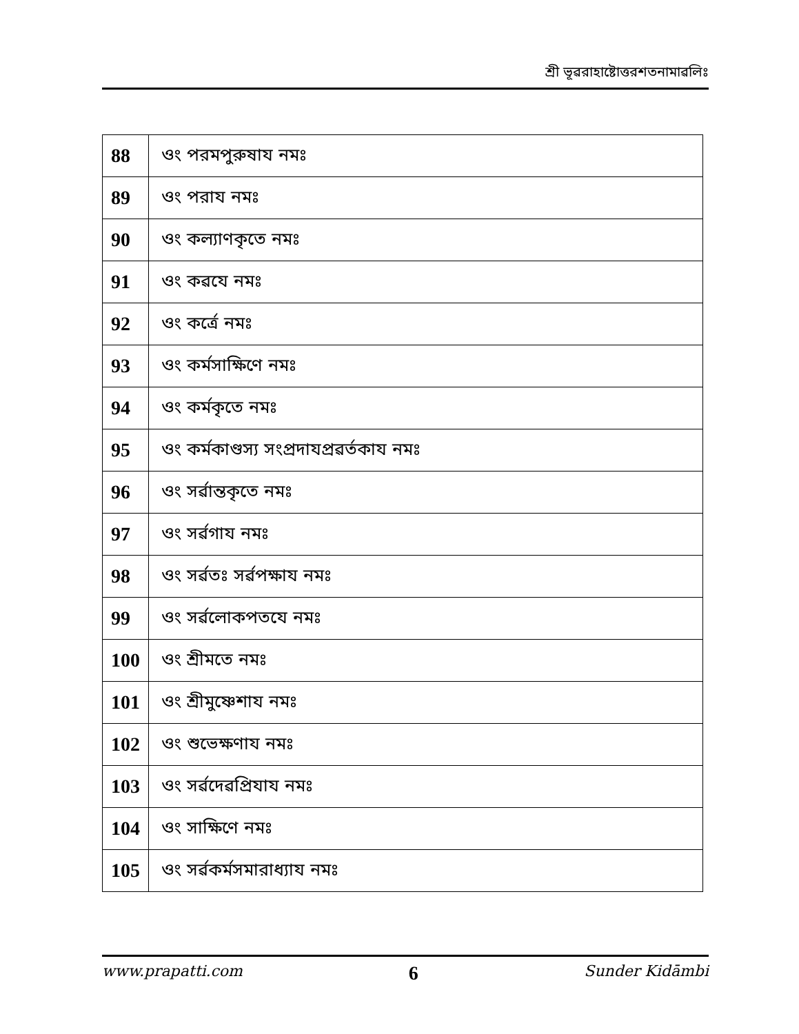শ্রী ভূৱরাহাষ্টোত্তরশতনামাৱলিঃ
| 88 | ওং পরমপুরুষায নমঃ |
| 89 | ওং পরায নমঃ |
| 90 | ওং কল্যাণকৃতে নমঃ |
| 91 | ওং কৱযে নমঃ |
| 92 | ওং কর্ত্রে নমঃ |
| 93 | ওং কর্মসাক্ষিণে নমঃ |
| 94 | ওং কর্মকৃতে নমঃ |
| 95 | ওং কর্মকাণ্ডস্য সংপ্রদাযপ্রৱর্তকায নমঃ |
| 96 | ওং সর্ৱান্তকৃতে নমঃ |
| 97 | ওং সর্ৱগায নমঃ |
| 98 | ওং সর্ৱতঃ সর্ৱপক্ষায নমঃ |
| 99 | ওং সর্ৱলোকপতযে নমঃ |
| 100 | ওং শ্রীমতে নমঃ |
| 101 | ওং শ্রীমুষ্ণেশায নমঃ |
| 102 | ওং শুভেক্ষণায নমঃ |
| 103 | ওং সর্ৱদেৱপ্রিযায নমঃ |
| 104 | ওং সাক্ষিণে নমঃ |
| 105 | ওং সর্ৱকর্মসমারাধ্যায নমঃ |
www.prapatti.com 6 Sunder Kidāmbi